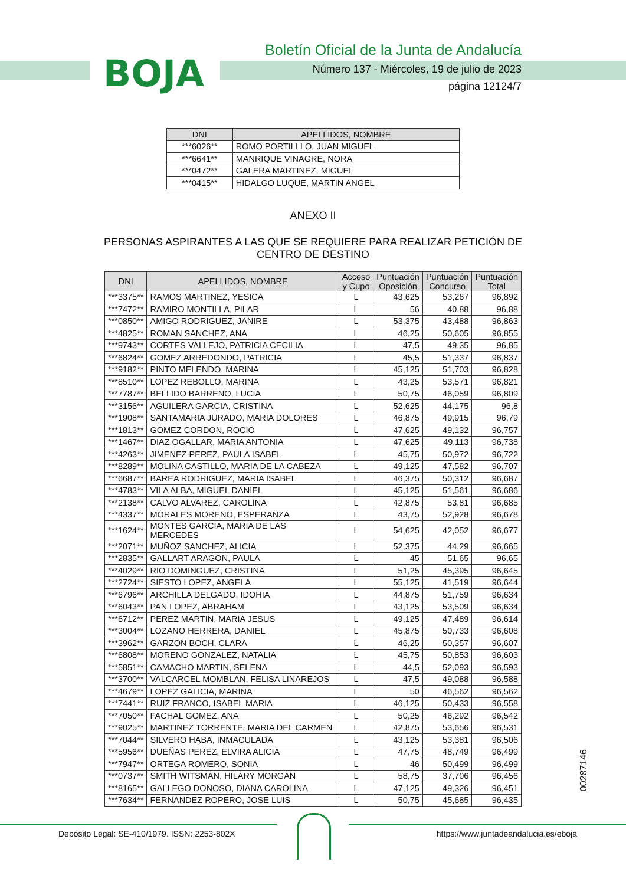BOJA
Boletín Oficial de la Junta de Andalucía
Número 137 - Miércoles, 19 de julio de 2023
página 12124/7
| DNI | APELLIDOS, NOMBRE |
| --- | --- |
| ***6026** | ROMO PORTILLLO, JUAN MIGUEL |
| ***6641** | MANRIQUE VINAGRE, NORA |
| ***0472** | GALERA MARTINEZ, MIGUEL |
| ***0415** | HIDALGO LUQUE, MARTIN ANGEL |
ANEXO II
PERSONAS ASPIRANTES A LAS QUE SE REQUIERE PARA REALIZAR PETICIÓN DE CENTRO DE DESTINO
| DNI | APELLIDOS, NOMBRE | Acceso y Cupo | Puntuación Oposición | Puntuación Concurso | Puntuación Total |
| --- | --- | --- | --- | --- | --- |
| ***3375** | RAMOS MARTINEZ, YESICA | L | 43,625 | 53,267 | 96,892 |
| ***7472** | RAMIRO MONTILLA, PILAR | L | 56 | 40,88 | 96,88 |
| ***0850** | AMIGO RODRIGUEZ, JANIRE | L | 53,375 | 43,488 | 96,863 |
| ***4825** | ROMAN SANCHEZ, ANA | L | 46,25 | 50,605 | 96,855 |
| ***9743** | CORTES VALLEJO, PATRICIA CECILIA | L | 47,5 | 49,35 | 96,85 |
| ***6824** | GOMEZ ARREDONDO, PATRICIA | L | 45,5 | 51,337 | 96,837 |
| ***9182** | PINTO MELENDO, MARINA | L | 45,125 | 51,703 | 96,828 |
| ***8510** | LOPEZ REBOLLO, MARINA | L | 43,25 | 53,571 | 96,821 |
| ***7787** | BELLIDO BARRENO, LUCIA | L | 50,75 | 46,059 | 96,809 |
| ***3156** | AGUILERA GARCIA, CRISTINA | L | 52,625 | 44,175 | 96,8 |
| ***1908** | SANTAMARIA JURADO, MARIA DOLORES | L | 46,875 | 49,915 | 96,79 |
| ***1813** | GOMEZ CORDON, ROCIO | L | 47,625 | 49,132 | 96,757 |
| ***1467** | DIAZ OGALLAR, MARIA ANTONIA | L | 47,625 | 49,113 | 96,738 |
| ***4263** | JIMENEZ PEREZ, PAULA ISABEL | L | 45,75 | 50,972 | 96,722 |
| ***8289** | MOLINA CASTILLO, MARIA DE LA CABEZA | L | 49,125 | 47,582 | 96,707 |
| ***6687** | BAREA RODRIGUEZ, MARIA ISABEL | L | 46,375 | 50,312 | 96,687 |
| ***4783** | VILA ALBA, MIGUEL DANIEL | L | 45,125 | 51,561 | 96,686 |
| ***2138** | CALVO ALVAREZ, CAROLINA | L | 42,875 | 53,81 | 96,685 |
| ***4337** | MORALES MORENO, ESPERANZA | L | 43,75 | 52,928 | 96,678 |
| ***1624** | MONTES GARCIA, MARIA DE LAS MERCEDES | L | 54,625 | 42,052 | 96,677 |
| ***2071** | MUÑOZ SANCHEZ, ALICIA | L | 52,375 | 44,29 | 96,665 |
| ***2835** | GALLART ARAGON, PAULA | L | 45 | 51,65 | 96,65 |
| ***4029** | RIO DOMINGUEZ, CRISTINA | L | 51,25 | 45,395 | 96,645 |
| ***2724** | SIESTO LOPEZ, ANGELA | L | 55,125 | 41,519 | 96,644 |
| ***6796** | ARCHILLA DELGADO, IDOHIA | L | 44,875 | 51,759 | 96,634 |
| ***6043** | PAN LOPEZ, ABRAHAM | L | 43,125 | 53,509 | 96,634 |
| ***6712** | PEREZ MARTIN, MARIA JESUS | L | 49,125 | 47,489 | 96,614 |
| ***3004** | LOZANO HERRERA, DANIEL | L | 45,875 | 50,733 | 96,608 |
| ***3962** | GARZON BOCH, CLARA | L | 46,25 | 50,357 | 96,607 |
| ***6808** | MORENO GONZALEZ, NATALIA | L | 45,75 | 50,853 | 96,603 |
| ***5851** | CAMACHO MARTIN, SELENA | L | 44,5 | 52,093 | 96,593 |
| ***3700** | VALCARCEL MOMBLAN, FELISA LINAREJOS | L | 47,5 | 49,088 | 96,588 |
| ***4679** | LOPEZ GALICIA, MARINA | L | 50 | 46,562 | 96,562 |
| ***7441** | RUIZ FRANCO, ISABEL MARIA | L | 46,125 | 50,433 | 96,558 |
| ***7050** | FACHAL GOMEZ, ANA | L | 50,25 | 46,292 | 96,542 |
| ***9025** | MARTINEZ TORRENTE, MARIA DEL CARMEN | L | 42,875 | 53,656 | 96,531 |
| ***7044** | SILVERO HABA, INMACULADA | L | 43,125 | 53,381 | 96,506 |
| ***5956** | DUEÑAS PEREZ, ELVIRA ALICIA | L | 47,75 | 48,749 | 96,499 |
| ***7947** | ORTEGA ROMERO, SONIA | L | 46 | 50,499 | 96,499 |
| ***0737** | SMITH WITSMAN, HILARY MORGAN | L | 58,75 | 37,706 | 96,456 |
| ***8165** | GALLEGO DONOSO, DIANA CAROLINA | L | 47,125 | 49,326 | 96,451 |
| ***7634** | FERNANDEZ ROPERO, JOSE LUIS | L | 50,75 | 45,685 | 96,435 |
00287146
Depósito Legal: SE-410/1979. ISSN: 2253-802X https://www.juntadeandalucia.es/eboja